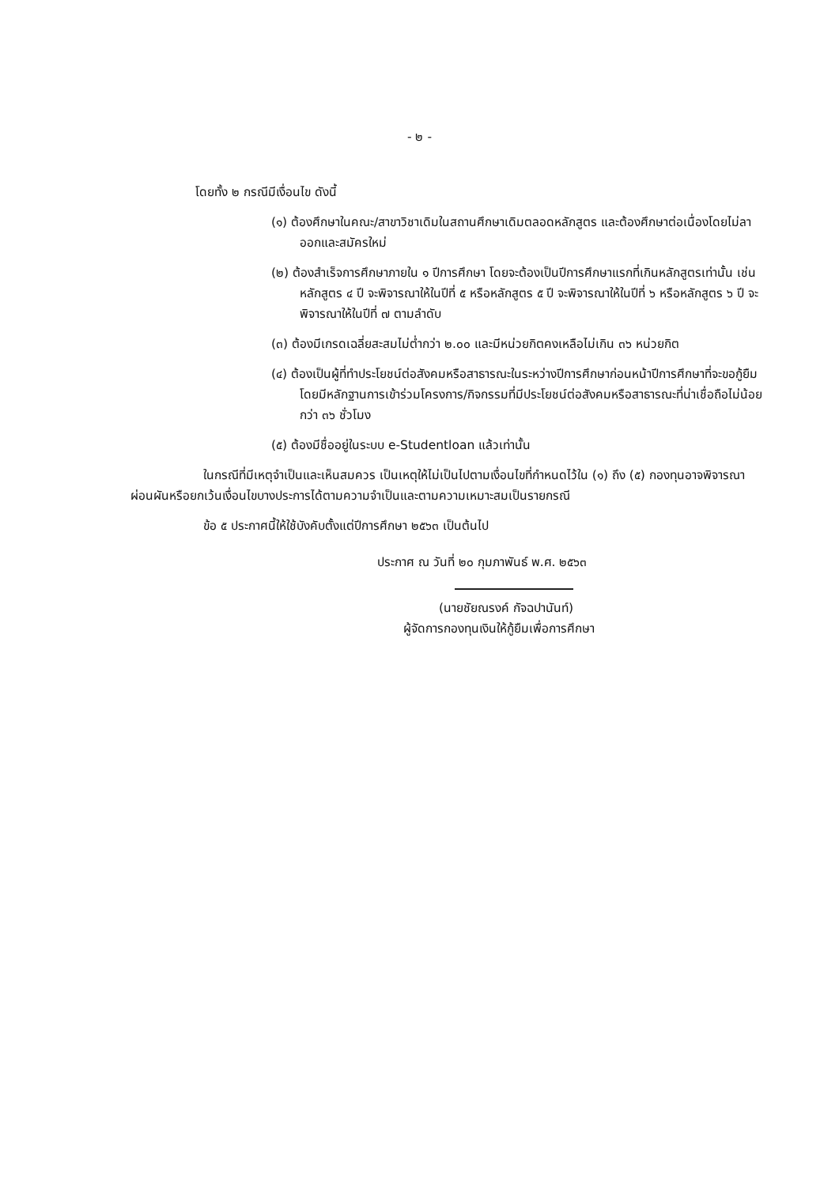- ๒ -
โดยทั้ง ๒ กรณีมีเงื่อนไข ดังนี้
(๑) ต้องศึกษาในคณะ/สาขาวิชาเดิมในสถานศึกษาเดิมตลอดหลักสูตร และต้องศึกษาต่อเนื่องโดยไม่ลาออกและสมัครใหม่
(๒) ต้องสำเร็จการศึกษาภายใน ๑ ปีการศึกษา โดยจะต้องเป็นปีการศึกษาแรกที่เกินหลักสูตรเท่านั้น เช่น หลักสูตร ๔ ปี จะพิจารณาให้ในปีที่ ๕ หรือหลักสูตร ๕ ปี จะพิจารณาให้ในปีที่ ๖ หรือหลักสูตร ๖ ปี จะพิจารณาให้ในปีที่ ๗ ตามลำดับ
(๓) ต้องมีเกรดเฉลี่ยสะสมไม่ต่ำกว่า ๒.๐๐ และมีหน่วยกิตคงเหลือไม่เกิน ๓๖ หน่วยกิต
(๔) ต้องเป็นผู้ที่ทำประโยชน์ต่อสังคมหรือสาธารณะในระหว่างปีการศึกษาก่อนหน้าปีการศึกษาที่จะขอกู้ยืม โดยมีหลักฐานการเข้าร่วมโครงการ/กิจกรรมที่มีประโยชน์ต่อสังคมหรือสาธารณะที่น่าเชื่อถือไม่น้อยกว่า ๓๖ ชั่วโมง
(๕) ต้องมีชื่ออยู่ในระบบ e-Studentloan แล้วเท่านั้น
ในกรณีที่มีเหตุจำเป็นและเห็นสมควร เป็นเหตุให้ไม่เป็นไปตามเงื่อนไขที่กำหนดไว้ใน (๑) ถึง (๕) กองทุนอาจพิจารณาผ่อนผันหรือยกเว้นเงื่อนไขบางประการได้ตามความจำเป็นและตามความเหมาะสมเป็นรายกรณี
ข้อ ๕ ประกาศนี้ให้ใช้บังคับตั้งแต่ปีการศึกษา ๒๕๖๓ เป็นต้นไป
ประกาศ ณ วันที่ ๒๐ กุมภาพันธ์ พ.ศ. ๒๕๖๓
(นายชัยณรงค์ กัจฉปานันท์)
ผู้จัดการกองทุนเงินให้กู้ยืมเพื่อการศึกษา